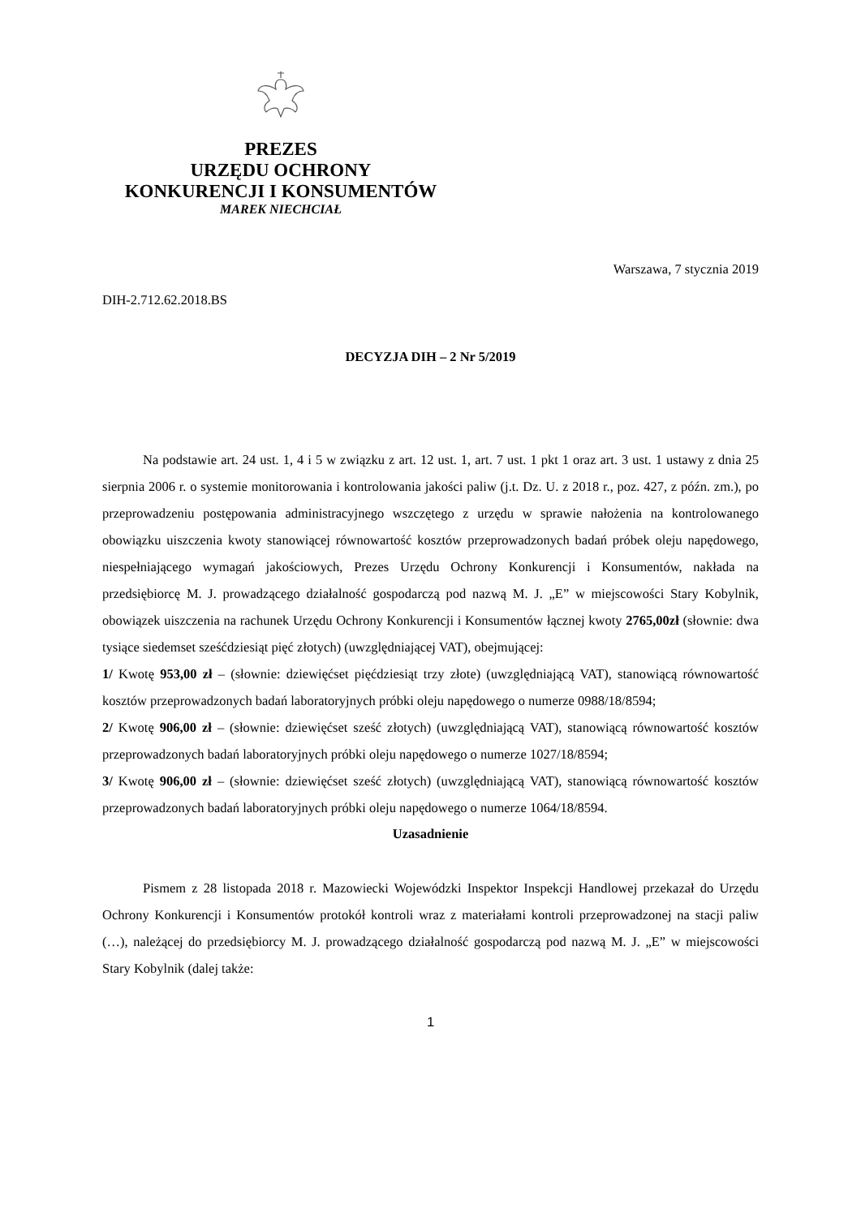PREZES
URZĘDU OCHRONY
KONKURENCJI I KONSUMENTÓW
MAREK NIECHCIAŁ
Warszawa, 7 stycznia 2019
DIH-2.712.62.2018.BS
DECYZJA DIH – 2 Nr 5/2019
Na podstawie art. 24 ust. 1, 4 i 5 w związku z art. 12 ust. 1, art. 7 ust. 1 pkt 1 oraz art. 3 ust. 1 ustawy z dnia 25 sierpnia 2006 r. o systemie monitorowania i kontrolowania jakości paliw (j.t. Dz. U. z 2018 r., poz. 427, z późn. zm.), po przeprowadzeniu postępowania administracyjnego wszczętego z urzędu w sprawie nałożenia na kontrolowanego obowiązku uiszczenia kwoty stanowiącej równowartość kosztów przeprowadzonych badań próbek oleju napędowego, niespełniającego wymagań jakościowych, Prezes Urzędu Ochrony Konkurencji i Konsumentów, nakłada na przedsiębiorcę M. J. prowadzącego działalność gospodarczą pod nazwą M. J. „E” w miejscowości Stary Kobylnik, obowiązek uiszczenia na rachunek Urzędu Ochrony Konkurencji i Konsumentów łącznej kwoty 2765,00zł (słownie: dwa tysiące siedemset sześćdziesiąt pięć złotych) (uwzględniającej VAT), obejmującej:
1/ Kwotę 953,00 zł – (słownie: dziewięćset pięćdziesiąt trzy złote) (uwzględniającą VAT), stanowiącą równowartość kosztów przeprowadzonych badań laboratoryjnych próbki oleju napędowego o numerze 0988/18/8594;
2/ Kwotę 906,00 zł – (słownie: dziewięćset sześć złotych) (uwzględniającą VAT), stanowiącą równowartość kosztów przeprowadzonych badań laboratoryjnych próbki oleju napędowego o numerze 1027/18/8594;
3/ Kwotę 906,00 zł – (słownie: dziewięćset sześć złotych) (uwzględniającą VAT), stanowiącą równowartość kosztów przeprowadzonych badań laboratoryjnych próbki oleju napędowego o numerze 1064/18/8594.
Uzasadnienie
Pismem z 28 listopada 2018 r. Mazowiecki Wojewódzki Inspektor Inspekcji Handlowej przekazał do Urzędu Ochrony Konkurencji i Konsumentów protokół kontroli wraz z materiałami kontroli przeprowadzonej na stacji paliw (…), należącej do przedsiębiorcy M. J. prowadzącego działalność gospodarczą pod nazwą M. J. „E” w miejscowości Stary Kobylnik (dalej także:
1